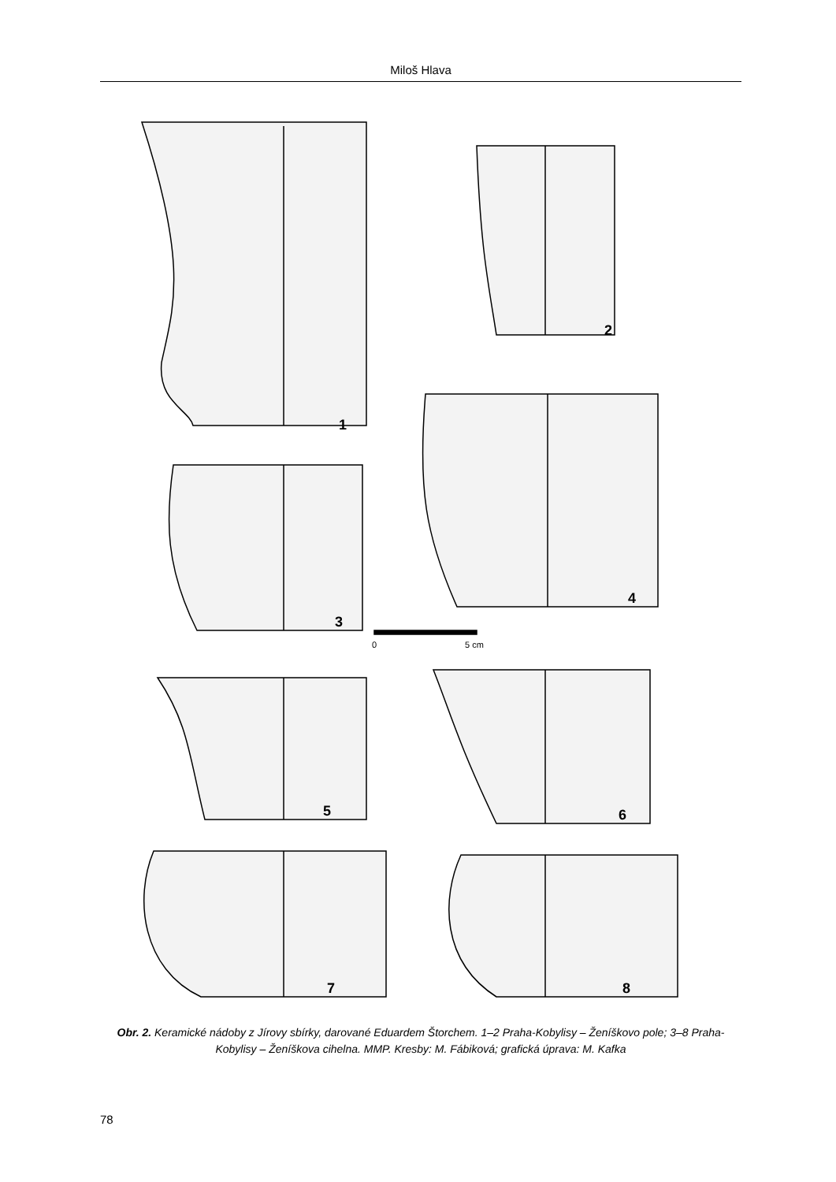Miloš Hlava
1
2
4
3
0
5 cm
5
6
7
8
Obr. 2. Keramické nádoby z Jírovy sbírky, darované Eduardem Štorchem. 1–2 Praha-Kobylisy – Ženíškovo pole; 3–8 Praha-Kobylisy – Ženíškova cihelna. MMP. Kresby: M. Fábiková; grafická úprava: M. Kafka
78